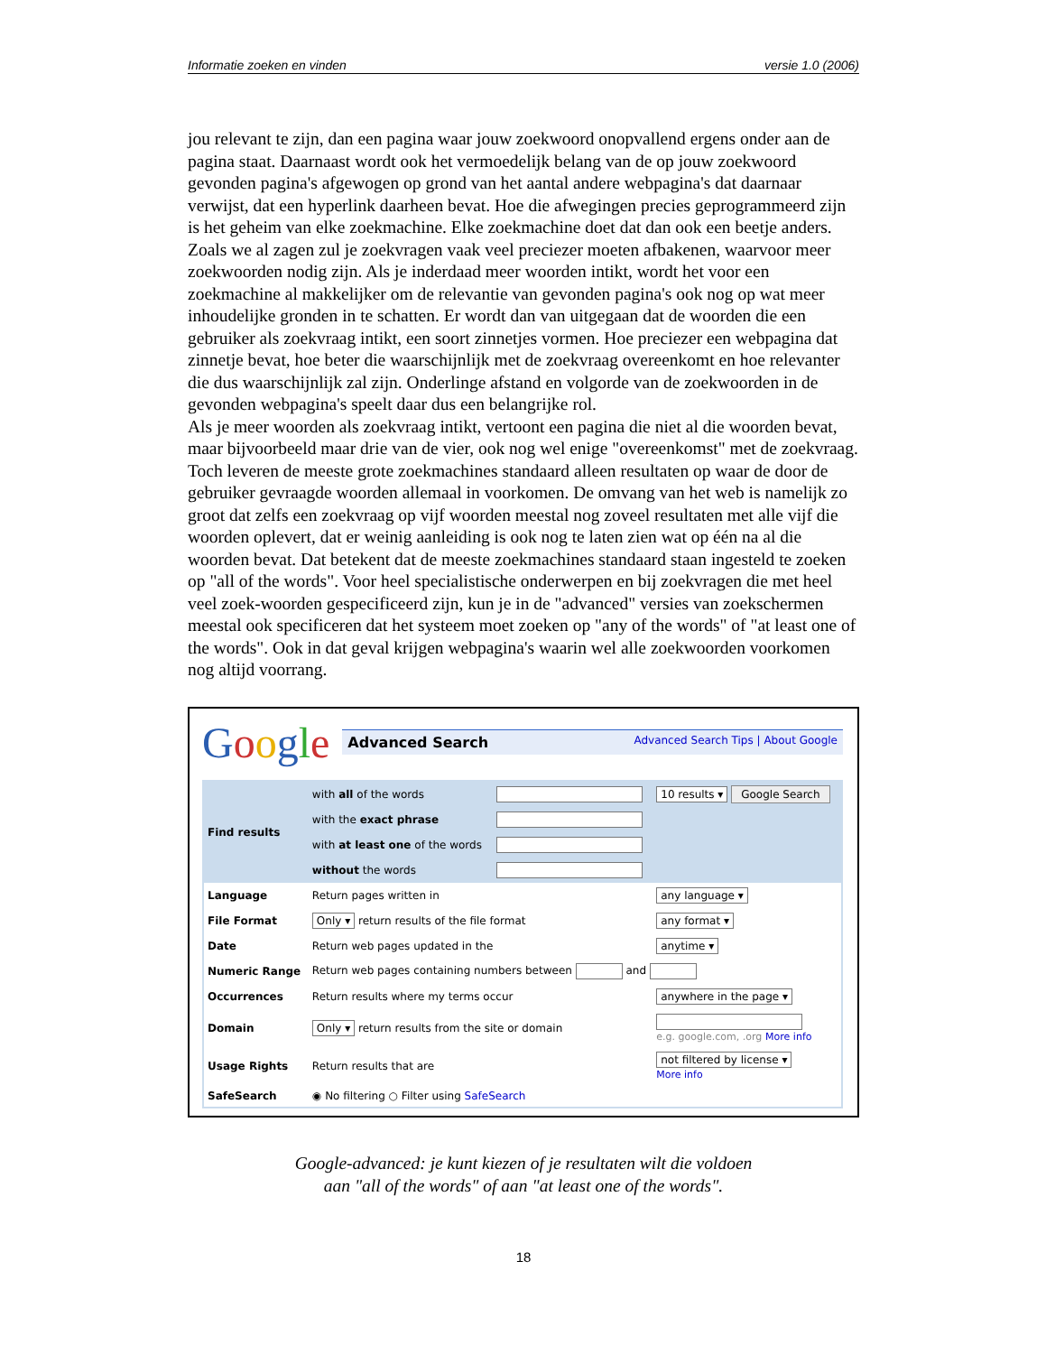Informatie zoeken en vinden versie 1.0 (2006)
jou relevant te zijn, dan een pagina waar jouw zoekwoord onopvallend ergens onder aan de pagina staat. Daarnaast wordt ook het vermoedelijk belang van de op jouw zoekwoord gevonden pagina's afgewogen op grond van het aantal andere webpagina's dat daarnaar verwijst, dat een hyperlink daarheen bevat. Hoe die afwegingen precies geprogrammeerd zijn is het geheim van elke zoekmachine. Elke zoekmachine doet dat dan ook een beetje anders.
Zoals we al zagen zul je zoekvragen vaak veel preciezer moeten afbakenen, waarvoor meer zoekwoorden nodig zijn. Als je inderdaad meer woorden intikt, wordt het voor een zoekmachine al makkelijker om de relevantie van gevonden pagina's ook nog op wat meer inhoudelijke gronden in te schatten. Er wordt dan van uitgegaan dat de woorden die een gebruiker als zoekvraag intikt, een soort zinnetjes vormen. Hoe preciezer een webpagina dat zinnetje bevat, hoe beter die waarschijnlijk met de zoekvraag overeenkomt en hoe relevanter die dus waarschijnlijk zal zijn. Onderlinge afstand en volgorde van de zoekwoorden in de gevonden webpagina's speelt daar dus een belangrijke rol.
Als je meer woorden als zoekvraag intikt, vertoont een pagina die niet al die woorden bevat, maar bijvoorbeeld maar drie van de vier, ook nog wel enige "overeenkomst" met de zoekvraag. Toch leveren de meeste grote zoekmachines standaard alleen resultaten op waar de door de gebruiker gevraagde woorden allemaal in voorkomen. De omvang van het web is namelijk zo groot dat zelfs een zoekvraag op vijf woorden meestal nog zoveel resultaten met alle vijf die woorden oplevert, dat er weinig aanleiding is ook nog te laten zien wat op één na al die woorden bevat. Dat betekent dat de meeste zoekmachines standaard staan ingesteld te zoeken op "all of the words". Voor heel specialistische onderwerpen en bij zoekvragen die met heel veel zoek-woorden gespecificeerd zijn, kun je in de "advanced" versies van zoekschermen meestal ook specificeren dat het systeem moet zoeken op "any of the words" of "at least one of the words". Ook in dat geval krijgen webpagina's waarin wel alle zoekwoorden voorkomen nog altijd voorrang.
Google
Advanced Search Advanced Search Tips | About Google
| Find results | with all of the words | | 10 results ▾ Google Search |
| | with the exact phrase | | |
| | with at least one of the words | | |
| | without the words | | |
| Language | Return pages written in | | any language ▾ |
| File Format | Only ▾ return results of the file format | | any format ▾ |
| Date | Return web pages updated in the | | anytime ▾ |
| Numeric Range | Return web pages containing numbers between and | | |
| Occurrences | Return results where my terms occur | | anywhere in the page ▾ |
| Domain | Only ▾ return results from the site or domain | | e.g. google.com, .org More info |
| Usage Rights | Return results that are | | not filtered by license ▾ More info |
| SafeSearch | ◉ No filtering ○ Filter using SafeSearch | | |
Google-advanced: je kunt kiezen of je resultaten wilt die voldoen
aan "all of the words" of aan "at least one of the words".
18